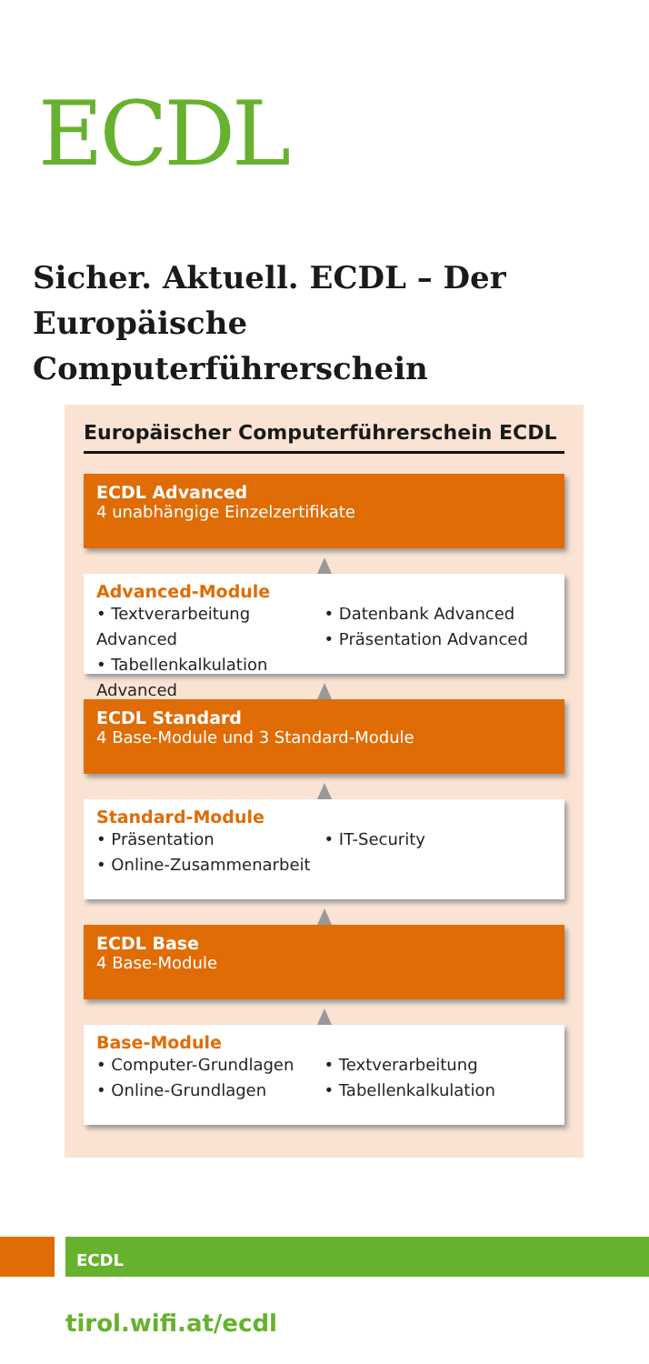ECDL
Sicher. Aktuell. ECDL – Der
Europäische Computerführerschein
Europäischer Computerführerschein ECDL
ECDL Advanced
4 unabhängige Einzelzertifikate
Advanced-Module
• Textverarbeitung Advanced
• Tabellenkalkulation Advanced
• Datenbank Advanced
• Präsentation Advanced
ECDL Standard
4 Base-Module und 3 Standard-Module
Standard-Module
• Präsentation
• Online-Zusammenarbeit
• IT-Security
ECDL Base
4 Base-Module
Base-Module
• Computer-Grundlagen
• Online-Grundlagen
• Textverarbeitung
• Tabellenkalkulation
ECDL
tirol.wifi.at/ecdl